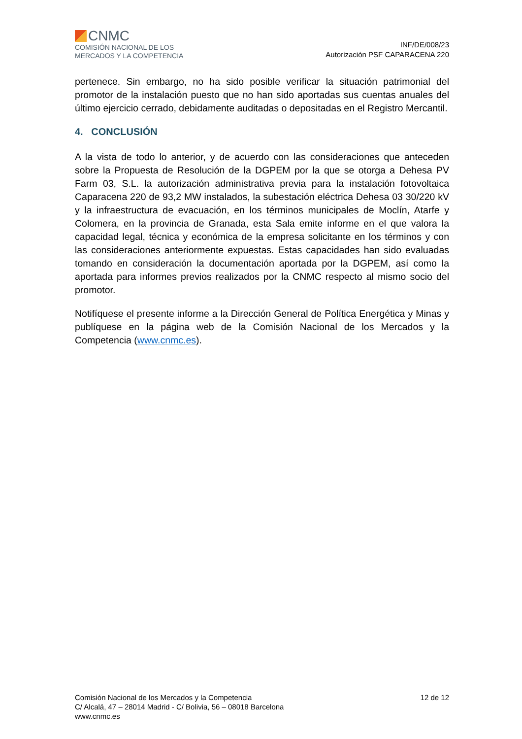CNMC
COMISIÓN NACIONAL DE LOS
MERCADOS Y LA COMPETENCIA
INF/DE/008/23
Autorización PSF CAPARACENA 220
pertenece. Sin embargo, no ha sido posible verificar la situación patrimonial del promotor de la instalación puesto que no han sido aportadas sus cuentas anuales del último ejercicio cerrado, debidamente auditadas o depositadas en el Registro Mercantil.
4. CONCLUSIÓN
A la vista de todo lo anterior, y de acuerdo con las consideraciones que anteceden sobre la Propuesta de Resolución de la DGPEM por la que se otorga a Dehesa PV Farm 03, S.L. la autorización administrativa previa para la instalación fotovoltaica Caparacena 220 de 93,2 MW instalados, la subestación eléctrica Dehesa 03 30/220 kV y la infraestructura de evacuación, en los términos municipales de Moclín, Atarfe y Colomera, en la provincia de Granada, esta Sala emite informe en el que valora la capacidad legal, técnica y económica de la empresa solicitante en los términos y con las consideraciones anteriormente expuestas. Estas capacidades han sido evaluadas tomando en consideración la documentación aportada por la DGPEM, así como la aportada para informes previos realizados por la CNMC respecto al mismo socio del promotor.
Notifíquese el presente informe a la Dirección General de Política Energética y Minas y publíquese en la página web de la Comisión Nacional de los Mercados y la Competencia (www.cnmc.es).
Comisión Nacional de los Mercados y la Competencia
C/ Alcalá, 47 – 28014 Madrid - C/ Bolivia, 56 – 08018 Barcelona
www.cnmc.es
12 de 12